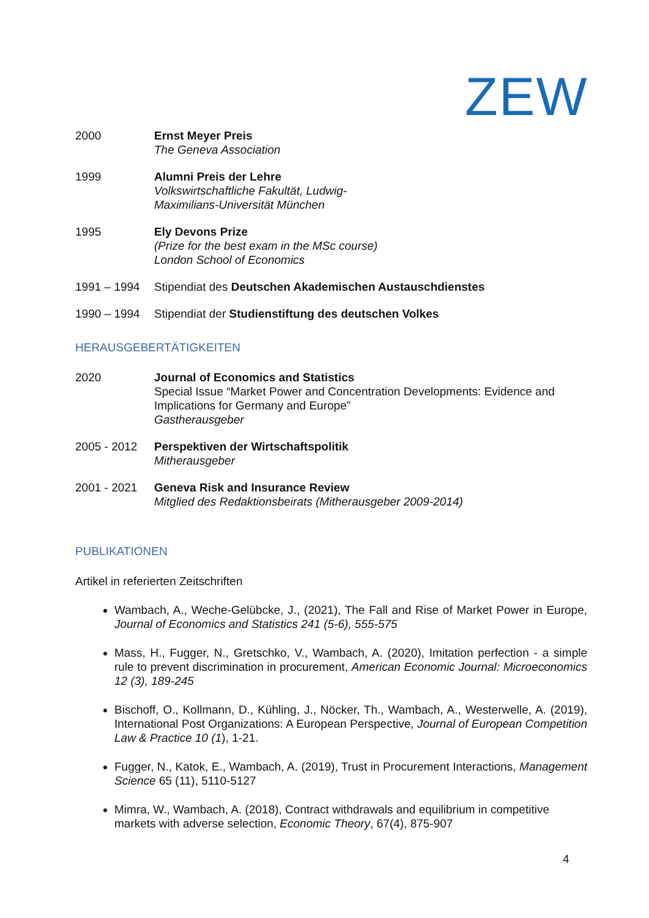ZEW
2000 Ernst Meyer Preis
The Geneva Association
1999 Alumni Preis der Lehre
Volkswirtschaftliche Fakultät, Ludwig-
Maximilians-Universität München
1995 Ely Devons Prize
(Prize for the best exam in the MSc course)
London School of Economics
1991 – 1994 Stipendiat des Deutschen Akademischen Austauschdienstes
1990 – 1994 Stipendiat der Studienstiftung des deutschen Volkes
HERAUSGEBERTÄTIGKEITEN
2020 Journal of Economics and Statistics
Special Issue “Market Power and Concentration Developments: Evidence and Implications for Germany and Europe”
Gastherausgeber
2005 - 2012 Perspektiven der Wirtschaftspolitik
Mitherausgeber
2001 - 2021 Geneva Risk and Insurance Review
Mitglied des Redaktionsbeirats (Mitherausgeber 2009-2014)
PUBLIKATIONEN
Artikel in referierten Zeitschriften
Wambach, A., Weche-Gelübcke, J., (2021), The Fall and Rise of Market Power in Europe, Journal of Economics and Statistics 241 (5-6), 555-575
Mass, H., Fugger, N., Gretschko, V., Wambach, A. (2020), Imitation perfection - a simple rule to prevent discrimination in procurement, American Economic Journal: Microeconomics 12 (3), 189-245
Bischoff, O., Kollmann, D., Kühling, J., Nöcker, Th., Wambach, A., Westerwelle, A. (2019), International Post Organizations: A European Perspective, Journal of European Competition Law & Practice 10 (1), 1-21.
Fugger, N., Katok, E., Wambach, A. (2019), Trust in Procurement Interactions, Management Science 65 (11), 5110-5127
Mimra, W., Wambach, A. (2018), Contract withdrawals and equilibrium in competitive markets with adverse selection, Economic Theory, 67(4), 875-907
4